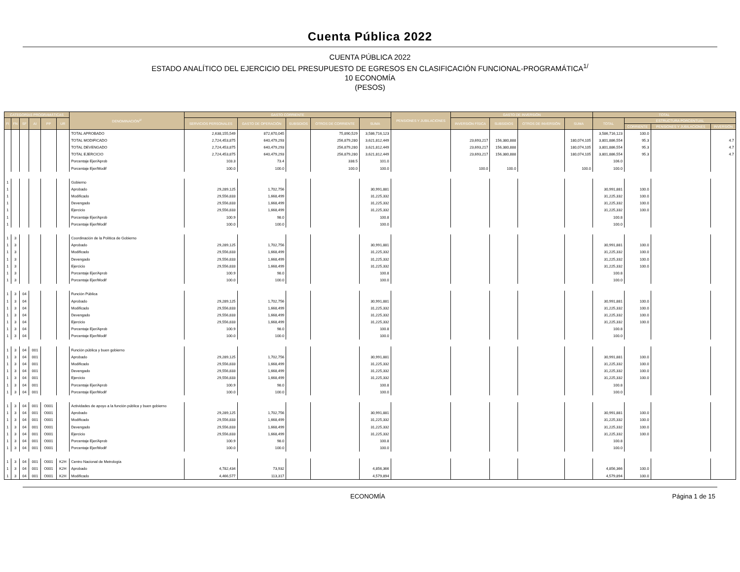Cuenta Pública 2022
CUENTA PÚBLICA 2022
ESTADO ANALÍTICO DEL EJERCICIO DEL PRESUPUESTO DE EGRESOS EN CLASIFICACIÓN FUNCIONAL-PROGRAMÁTICA<sup>1/</sup>
10 ECONOMÍA
(PESOS)
| CATEGORÍAS PROGRAMÁTICAS | | | | | | DENOMINACIÓN<sup>2/</sup> | GASTO CORRIENTE | | | | | PENSIONES Y JUBILACIONES | GASTO DE INVERSIÓN | | | | TOTAL | | | |
| --- | --- | --- | --- | --- | --- | --- | --- | --- | --- | --- | --- | --- | --- | --- | --- | --- | --- | --- | --- | --- |
| FI | FN | SF | AI | PP | UR | | SERVICIOS PERSONALES | GASTO DE OPERACIÓN | SUBSIDIOS | OTROS DE CORRIENTE | SUMA | | INVERSIÓN FÍSICA | SUBSIDIOS | OTROS DE INVERSIÓN | SUMA | TOTAL | ESTRUCTURA PORCENTUAL | | |
| | | | | | | | | | | | | | | | | | | CORRIENTE | PENSIONES Y JUBILACIONES | INVERSIÓN |
| | | | | | | TOTAL APROBADO | 2,638,155,549 | 872,670,045 | | 75,890,529 | 3,586,716,123 | | | | | | 3,586,716,123 | 100.0 | | |
| | | | | | | TOTAL MODIFICADO | 2,724,453,875 | 640,479,293 | | 256,879,280 | 3,621,812,449 | | 23,693,217 | 156,380,888 | | 180,074,105 | 3,801,886,554 | 95.3 | | 4.7 |
| | | | | | | TOTAL DEVENGADO | 2,724,453,875 | 640,479,293 | | 256,879,280 | 3,621,812,449 | | 23,693,217 | 156,380,888 | | 180,074,105 | 3,801,886,554 | 95.3 | | 4.7 |
| | | | | | | TOTAL EJERCICIO | 2,724,453,875 | 640,479,293 | | 256,879,280 | 3,621,812,449 | | 23,693,217 | 156,380,888 | | 180,074,105 | 3,801,886,554 | 95.3 | | 4.7 |
| | | | | | | Porcentaje Ejer/Aprob | 103.3 | 73.4 | | 338.5 | 101.0 | | | | | | 106.0 | | | |
| | | | | | | Porcentaje Ejer/Modif | 100.0 | 100.0 | | 100.0 | 100.0 | | 100.0 | 100.0 | | 100.0 | 100.0 | | | |
| 1 | | | | | | Gobierno | | | | | | | | | | | | | | |
| 1 | | | | | | Aprobado | 29,289,125 | 1,702,756 | | | 30,991,881 | | | | | | 30,991,881 | 100.0 | | |
| 1 | | | | | | Modificado | 29,556,833 | 1,668,499 | | | 31,225,332 | | | | | | 31,225,332 | 100.0 | | |
| 1 | | | | | | Devengado | 29,556,833 | 1,668,499 | | | 31,225,332 | | | | | | 31,225,332 | 100.0 | | |
| 1 | | | | | | Ejercicio | 29,556,833 | 1,668,499 | | | 31,225,332 | | | | | | 31,225,332 | 100.0 | | |
| 1 | | | | | | Porcentaje Ejer/Aprob | 100.9 | 98.0 | | | 100.8 | | | | | | 100.8 | | | |
| 1 | | | | | | Porcentaje Ejer/Modif | 100.0 | 100.0 | | | 100.0 | | | | | | 100.0 | | | |
| 1 | 3 | | | | | Coordinación de la Política de Gobierno | | | | | | | | | | | | | | |
| 1 | 3 | | | | | Aprobado | 29,289,125 | 1,702,756 | | | 30,991,881 | | | | | | 30,991,881 | 100.0 | | |
| 1 | 3 | | | | | Modificado | 29,556,833 | 1,668,499 | | | 31,225,332 | | | | | | 31,225,332 | 100.0 | | |
| 1 | 3 | | | | | Devengado | 29,556,833 | 1,668,499 | | | 31,225,332 | | | | | | 31,225,332 | 100.0 | | |
| 1 | 3 | | | | | Ejercicio | 29,556,833 | 1,668,499 | | | 31,225,332 | | | | | | 31,225,332 | 100.0 | | |
| 1 | 3 | | | | | Porcentaje Ejer/Aprob | 100.9 | 98.0 | | | 100.8 | | | | | | 100.8 | | | |
| 1 | 3 | | | | | Porcentaje Ejer/Modif | 100.0 | 100.0 | | | 100.0 | | | | | | 100.0 | | | |
| 1 | 3 | 04 | | | | Función Pública | | | | | | | | | | | | | | |
| 1 | 3 | 04 | | | | Aprobado | 29,289,125 | 1,702,756 | | | 30,991,881 | | | | | | 30,991,881 | 100.0 | | |
| 1 | 3 | 04 | | | | Modificado | 29,556,833 | 1,668,499 | | | 31,225,332 | | | | | | 31,225,332 | 100.0 | | |
| 1 | 3 | 04 | | | | Devengado | 29,556,833 | 1,668,499 | | | 31,225,332 | | | | | | 31,225,332 | 100.0 | | |
| 1 | 3 | 04 | | | | Ejercicio | 29,556,833 | 1,668,499 | | | 31,225,332 | | | | | | 31,225,332 | 100.0 | | |
| 1 | 3 | 04 | | | | Porcentaje Ejer/Aprob | 100.9 | 98.0 | | | 100.8 | | | | | | 100.8 | | | |
| 1 | 3 | 04 | | | | Porcentaje Ejer/Modif | 100.0 | 100.0 | | | 100.0 | | | | | | 100.0 | | | |
| 1 | 3 | 04 | 001 | | | Función pública y buen gobierno | | | | | | | | | | | | | | |
| 1 | 3 | 04 | 001 | | | Aprobado | 29,289,125 | 1,702,756 | | | 30,991,881 | | | | | | 30,991,881 | 100.0 | | |
| 1 | 3 | 04 | 001 | | | Modificado | 29,556,833 | 1,668,499 | | | 31,225,332 | | | | | | 31,225,332 | 100.0 | | |
| 1 | 3 | 04 | 001 | | | Devengado | 29,556,833 | 1,668,499 | | | 31,225,332 | | | | | | 31,225,332 | 100.0 | | |
| 1 | 3 | 04 | 001 | | | Ejercicio | 29,556,833 | 1,668,499 | | | 31,225,332 | | | | | | 31,225,332 | 100.0 | | |
| 1 | 3 | 04 | 001 | | | Porcentaje Ejer/Aprob | 100.9 | 98.0 | | | 100.8 | | | | | | 100.8 | | | |
| 1 | 3 | 04 | 001 | | | Porcentaje Ejer/Modif | 100.0 | 100.0 | | | 100.0 | | | | | | 100.0 | | | |
| 1 | 3 | 04 | 001 | O001 | | Actividades de apoyo a la función pública y buen gobierno | | | | | | | | | | | | | | |
| 1 | 3 | 04 | 001 | O001 | | Aprobado | 29,289,125 | 1,702,756 | | | 30,991,881 | | | | | | 30,991,881 | 100.0 | | |
| 1 | 3 | 04 | 001 | O001 | | Modificado | 29,556,833 | 1,668,499 | | | 31,225,332 | | | | | | 31,225,332 | 100.0 | | |
| 1 | 3 | 04 | 001 | O001 | | Devengado | 29,556,833 | 1,668,499 | | | 31,225,332 | | | | | | 31,225,332 | 100.0 | | |
| 1 | 3 | 04 | 001 | O001 | | Ejercicio | 29,556,833 | 1,668,499 | | | 31,225,332 | | | | | | 31,225,332 | 100.0 | | |
| 1 | 3 | 04 | 001 | O001 | | Porcentaje Ejer/Aprob | 100.9 | 98.0 | | | 100.8 | | | | | | 100.8 | | | |
| 1 | 3 | 04 | 001 | O001 | | Porcentaje Ejer/Modif | 100.0 | 100.0 | | | 100.0 | | | | | | 100.0 | | | |
| 1 | 3 | 04 | 001 | O001 | K2H | Centro Nacional de Metrología | | | | | | | | | | | | | | |
| 1 | 3 | 04 | 001 | O001 | K2H | Aprobado | 4,782,434 | 73,932 | | | 4,856,366 | | | | | | 4,856,366 | 100.0 | | |
| 1 | 3 | 04 | 001 | O001 | K2H | Modificado | 4,466,577 | 113,317 | | | 4,579,894 | | | | | | 4,579,894 | 100.0 | | |
ECONOMÍA Página 1 de 15